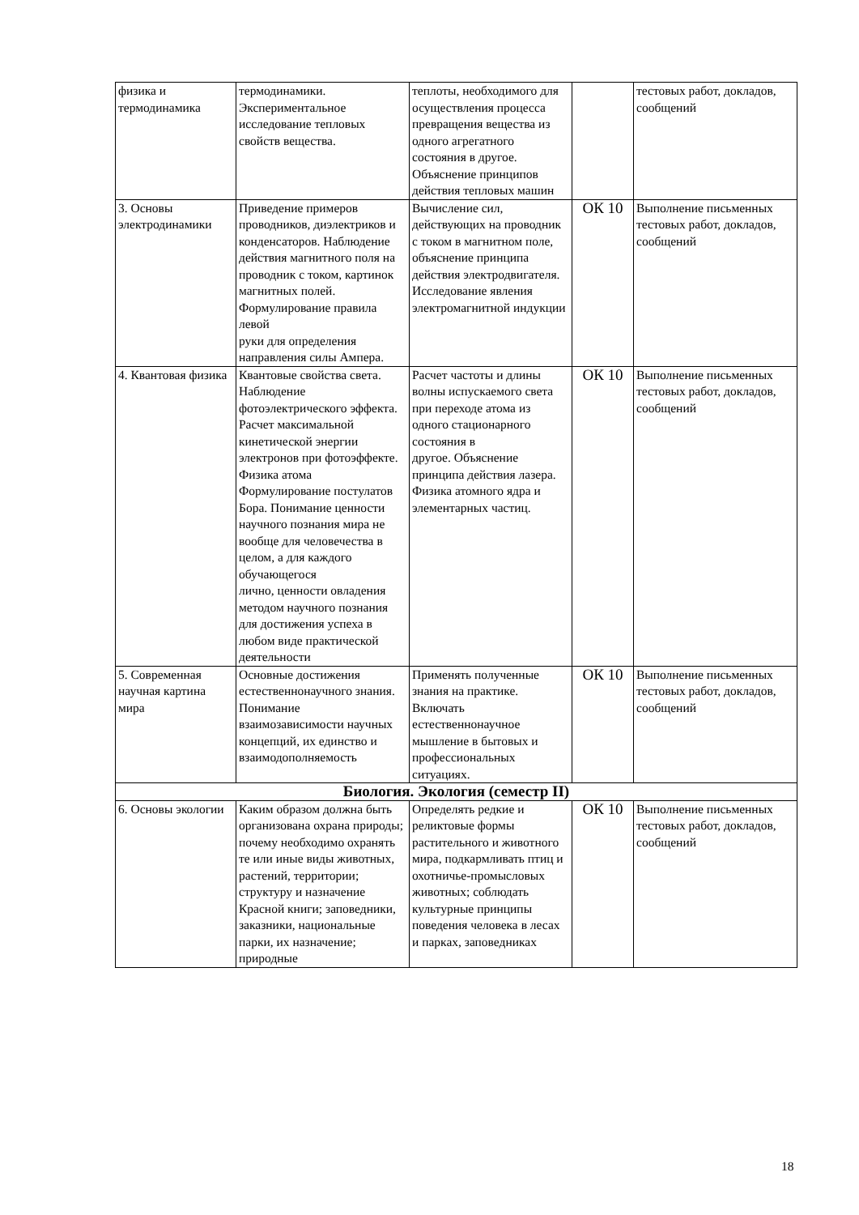| физика и термодинамика | термодинамики. Экспериментальное исследование тепловых свойств вещества. | теплоты, необходимого для осуществления процесса превращения вещества из одного агрегатного состояния в другое. Объяснение принципов действия тепловых машин | | тестовых работ, докладов, сообщений |
| 3. Основы электродинамики | Приведение примеров проводников, диэлектриков и конденсаторов. Наблюдение действия магнитного поля на проводник с током, картинок магнитных полей. Формулирование правила левой руки для определения направления силы Ампера. | Вычисление сил, действующих на проводник с током в магнитном поле, объяснение принципа действия электродвигателя. Исследование явления электромагнитной индукции | ОК 10 | Выполнение письменных тестовых работ, докладов, сообщений |
| 4. Квантовая физика | Квантовые свойства света. Наблюдение фотоэлектрического эффекта. Расчет максимальной кинетической энергии электронов при фотоэффекте. Физика атома Формулирование постулатов Бора. Понимание ценности научного познания мира не вообще для человечества в целом, а для каждого обучающегося лично, ценности овладения методом научного познания для достижения успеха в любом виде практической деятельности | Расчет частоты и длины волны испускаемого света при переходе атома из одного стационарного состояния в другое. Объяснение принципа действия лазера. Физика атомного ядра и элементарных частиц. | ОК 10 | Выполнение письменных тестовых работ, докладов, сообщений |
| 5. Современная научная картина мира | Основные достижения естественнонаучного знания. Понимание взаимозависимости научных концепций, их единство и взаимодополняемость | Применять полученные знания на практике. Включать естественнонаучное мышление в бытовых и профессиональных ситуациях. | ОК 10 | Выполнение письменных тестовых работ, докладов, сообщений |
| Биология. Экология (семестр II) | | | | |
| 6. Основы экологии | Каким образом должна быть организована охрана природы; почему необходимо охранять те или иные виды животных, растений, территории; структуру и назначение Красной книги; заповедники, заказники, национальные парки, их назначение; природные | Определять редкие и реликтовые формы растительного и животного мира, подкармливать птиц и охотничье-промысловых животных; соблюдать культурные принципы поведения человека в лесах и парках, заповедниках | ОК 10 | Выполнение письменных тестовых работ, докладов, сообщений |
18